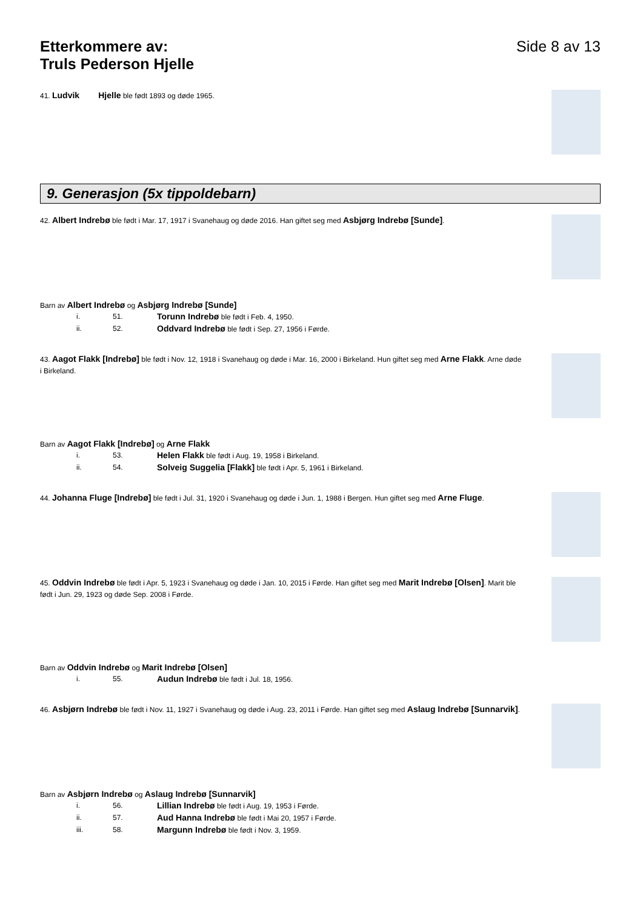Etterkommere av:
Truls Pederson Hjelle
Side 8 av 13
41. Ludvik Hjelle ble født 1893 og døde 1965.
9. Generasjon (5x tippoldebarn)
42. Albert Indrebø ble født i Mar. 17, 1917 i Svanehaug og døde 2016. Han giftet seg med Asbjørg Indrebø [Sunde].
Barn av Albert Indrebø og Asbjørg Indrebø [Sunde]
i. 51. Torunn Indrebø ble født i Feb. 4, 1950.
ii. 52. Oddvard Indrebø ble født i Sep. 27, 1956 i Førde.
43. Aagot Flakk [Indrebø] ble født i Nov. 12, 1918 i Svanehaug og døde i Mar. 16, 2000 i Birkeland. Hun giftet seg med Arne Flakk. Arne døde i Birkeland.
Barn av Aagot Flakk [Indrebø] og Arne Flakk
i. 53. Helen Flakk ble født i Aug. 19, 1958 i Birkeland.
ii. 54. Solveig Suggelia [Flakk] ble født i Apr. 5, 1961 i Birkeland.
44. Johanna Fluge [Indrebø] ble født i Jul. 31, 1920 i Svanehaug og døde i Jun. 1, 1988 i Bergen. Hun giftet seg med Arne Fluge.
45. Oddvin Indrebø ble født i Apr. 5, 1923 i Svanehaug og døde i Jan. 10, 2015 i Førde. Han giftet seg med Marit Indrebø [Olsen]. Marit ble født i Jun. 29, 1923 og døde Sep. 2008 i Førde.
Barn av Oddvin Indrebø og Marit Indrebø [Olsen]
i. 55. Audun Indrebø ble født i Jul. 18, 1956.
46. Asbjørn Indrebø ble født i Nov. 11, 1927 i Svanehaug og døde i Aug. 23, 2011 i Førde. Han giftet seg med Aslaug Indrebø [Sunnarvik].
Barn av Asbjørn Indrebø og Aslaug Indrebø [Sunnarvik]
i. 56. Lillian Indrebø ble født i Aug. 19, 1953 i Førde.
ii. 57. Aud Hanna Indrebø ble født i Mai 20, 1957 i Førde.
iii. 58. Margunn Indrebø ble født i Nov. 3, 1959.